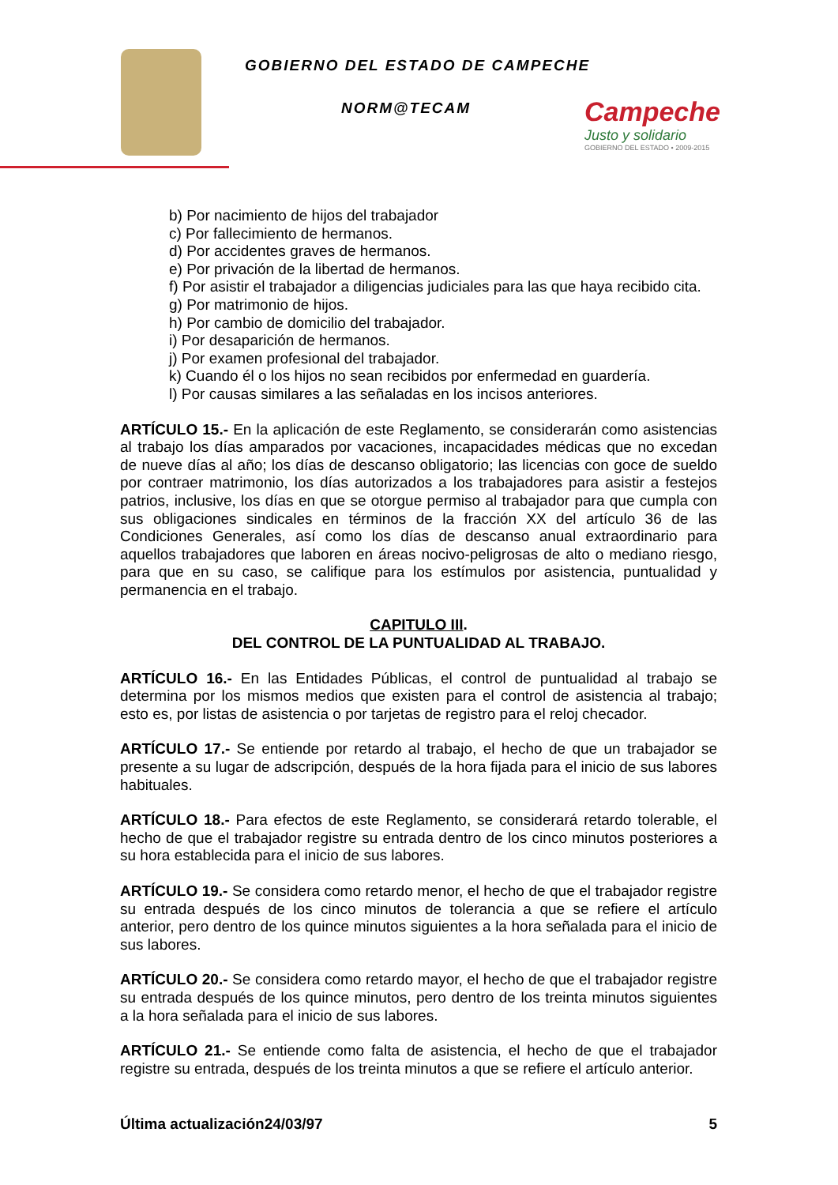GOBIERNO DEL ESTADO DE CAMPECHE
NORM@TECAM
Campeche
Justo y solidario
GOBIERNO DEL ESTADO • 2009-2015
b) Por nacimiento de hijos del trabajador
c) Por fallecimiento de hermanos.
d) Por accidentes graves de hermanos.
e) Por privación de la libertad de hermanos.
f) Por asistir el trabajador a diligencias judiciales para las que haya recibido cita.
g) Por matrimonio de hijos.
h) Por cambio de domicilio del trabajador.
i) Por desaparición de hermanos.
j) Por examen profesional del trabajador.
k) Cuando él o los hijos no sean recibidos por enfermedad en guardería.
l) Por causas similares a las señaladas en los incisos anteriores.
ARTÍCULO 15.- En la aplicación de este Reglamento, se considerarán como asistencias al trabajo los días amparados por vacaciones, incapacidades médicas que no excedan de nueve días al año; los días de descanso obligatorio; las licencias con goce de sueldo por contraer matrimonio, los días autorizados a los trabajadores para asistir a festejos patrios, inclusive, los días en que se otorgue permiso al trabajador para que cumpla con sus obligaciones sindicales en términos de la fracción XX del artículo 36 de las Condiciones Generales, así como los días de descanso anual extraordinario para aquellos trabajadores que laboren en áreas nocivo-peligrosas de alto o mediano riesgo, para que en su caso, se califique para los estímulos por asistencia, puntualidad y permanencia en el trabajo.
CAPITULO III.
DEL CONTROL DE LA PUNTUALIDAD AL TRABAJO.
ARTÍCULO 16.- En las Entidades Públicas, el control de puntualidad al trabajo se determina por los mismos medios que existen para el control de asistencia al trabajo; esto es, por listas de asistencia o por tarjetas de registro para el reloj checador.
ARTÍCULO 17.- Se entiende por retardo al trabajo, el hecho de que un trabajador se presente a su lugar de adscripción, después de la hora fijada para el inicio de sus labores habituales.
ARTÍCULO 18.- Para efectos de este Reglamento, se considerará retardo tolerable, el hecho de que el trabajador registre su entrada dentro de los cinco minutos posteriores a su hora establecida para el inicio de sus labores.
ARTÍCULO 19.- Se considera como retardo menor, el hecho de que el trabajador registre su entrada después de los cinco minutos de tolerancia a que se refiere el artículo anterior, pero dentro de los quince minutos siguientes a la hora señalada para el inicio de sus labores.
ARTÍCULO 20.- Se considera como retardo mayor, el hecho de que el trabajador registre su entrada después de los quince minutos, pero dentro de los treinta minutos siguientes a la hora señalada para el inicio de sus labores.
ARTÍCULO 21.- Se entiende como falta de asistencia, el hecho de que el trabajador registre su entrada, después de los treinta minutos a que se refiere el artículo anterior.
Última actualización24/03/97 5